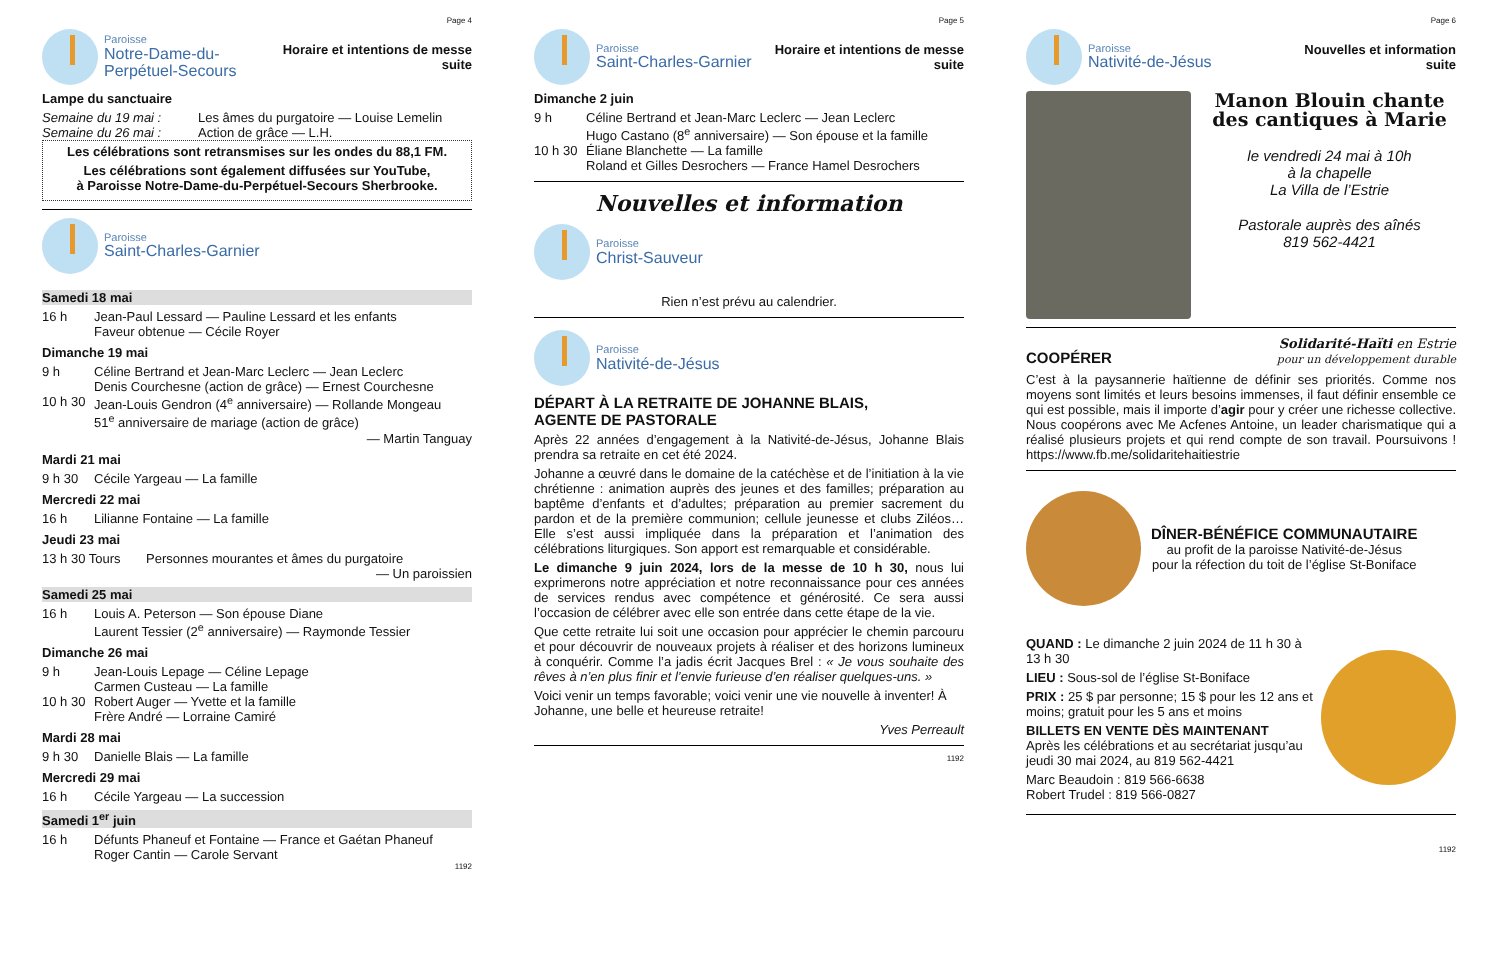Page 4
Paroisse
Notre-Dame-du-
Perpétuel-Secours
Horaire et intentions de messe
suite
Lampe du sanctuaire
Semaine du 19 mai : Les âmes du purgatoire — Louise Lemelin
Semaine du 26 mai : Action de grâce — L.H.
Les célébrations sont retransmises sur les ondes du 88,1 FM.
Les célébrations sont également diffusées sur YouTube,
à Paroisse Notre-Dame-du-Perpétuel-Secours Sherbrooke.
Paroisse
Saint-Charles-Garnier
Samedi 18 mai
16 h Jean-Paul Lessard — Pauline Lessard et les enfants
Faveur obtenue — Cécile Royer
Dimanche 19 mai
9 h Céline Bertrand et Jean-Marc Leclerc — Jean Leclerc
Denis Courchesne (action de grâce) — Ernest Courchesne
10 h 30 Jean-Louis Gendron (4<sup>e</sup> anniversaire) — Rollande Mongeau
51<sup>e</sup> anniversaire de mariage (action de grâce)
— Martin Tanguay
Mardi 21 mai
9 h 30 Cécile Yargeau — La famille
Mercredi 22 mai
16 h Lilianne Fontaine — La famille
Jeudi 23 mai
13 h 30 Tours Personnes mourantes et âmes du purgatoire
— Un paroissien
Samedi 25 mai
16 h Louis A. Peterson — Son épouse Diane
Laurent Tessier (2<sup>e</sup> anniversaire) — Raymonde Tessier
Dimanche 26 mai
9 h Jean-Louis Lepage — Céline Lepage
Carmen Custeau — La famille
10 h 30 Robert Auger — Yvette et la famille
Frère André — Lorraine Camiré
Mardi 28 mai
9 h 30 Danielle Blais — La famille
Mercredi 29 mai
16 h Cécile Yargeau — La succession
Samedi 1<sup>er</sup> juin
16 h Défunts Phaneuf et Fontaine — France et Gaétan Phaneuf
Roger Cantin — Carole Servant
1192
Page 5
Paroisse
Saint-Charles-Garnier
Horaire et intentions de messe
suite
Dimanche 2 juin
9 h Céline Bertrand et Jean-Marc Leclerc — Jean Leclerc
Hugo Castano (8<sup>e</sup> anniversaire) — Son épouse et la famille
10 h 30 Éliane Blanchette — La famille
Roland et Gilles Desrochers — France Hamel Desrochers
Nouvelles et information
Paroisse
Christ-Sauveur
Rien n’est prévu au calendrier.
Paroisse
Nativité-de-Jésus
DÉPART À LA RETRAITE DE JOHANNE BLAIS,
AGENTE DE PASTORALE
Après 22 années d’engagement à la Nativité-de-Jésus, Johanne Blais prendra sa retraite en cet été 2024.
Johanne a œuvré dans le domaine de la catéchèse et de l’initiation à la vie chrétienne : animation auprès des jeunes et des familles; préparation au baptême d’enfants et d’adultes; préparation au premier sacrement du pardon et de la première communion; cellule jeunesse et clubs Ziléos… Elle s’est aussi impliquée dans la préparation et l’animation des célébrations liturgiques. Son apport est remarquable et considérable.
Le dimanche 9 juin 2024, lors de la messe de 10 h 30, nous lui exprimerons notre appréciation et notre reconnaissance pour ces années de services rendus avec compétence et générosité. Ce sera aussi l’occasion de célébrer avec elle son entrée dans cette étape de la vie.
Que cette retraite lui soit une occasion pour apprécier le chemin parcouru et pour découvrir de nouveaux projets à réaliser et des horizons lumineux à conquérir. Comme l’a jadis écrit Jacques Brel : « Je vous souhaite des rêves à n’en plus finir et l’envie furieuse d’en réaliser quelques-uns. »
Voici venir un temps favorable; voici venir une vie nouvelle à inventer! À Johanne, une belle et heureuse retraite!
Yves Perreault
1192
Page 6
Paroisse
Nativité-de-Jésus
Nouvelles et information
suite
Manon Blouin chante des cantiques à Marie
le vendredi 24 mai à 10h
à la chapelle
La Villa de l’Estrie
Pastorale auprès des aînés
819 562-4421
COOPÉRER
Solidarité-Haïti en Estrie
pour un développement durable
C’est à la paysannerie haïtienne de définir ses priorités. Comme nos moyens sont limités et leurs besoins immenses, il faut définir ensemble ce qui est possible, mais il importe d’agir pour y créer une richesse collective. Nous coopérons avec Me Acfenes Antoine, un leader charismatique qui a réalisé plusieurs projets et qui rend compte de son travail. Poursuivons ! https://www.fb.me/solidaritehaitiestrie
DÎNER-BÉNÉFICE COMMUNAUTAIRE
au profit de la paroisse Nativité-de-Jésus
pour la réfection du toit de l’église St-Boniface
QUAND : Le dimanche 2 juin 2024 de 11 h 30 à 13 h 30
LIEU : Sous-sol de l’église St-Boniface
PRIX : 25 $ par personne; 15 $ pour les 12 ans et moins; gratuit pour les 5 ans et moins
BILLETS EN VENTE DÈS MAINTENANT
Après les célébrations et au secrétariat jusqu’au jeudi 30 mai 2024, au 819 562-4421
Marc Beaudoin : 819 566-6638
Robert Trudel : 819 566-0827
1192